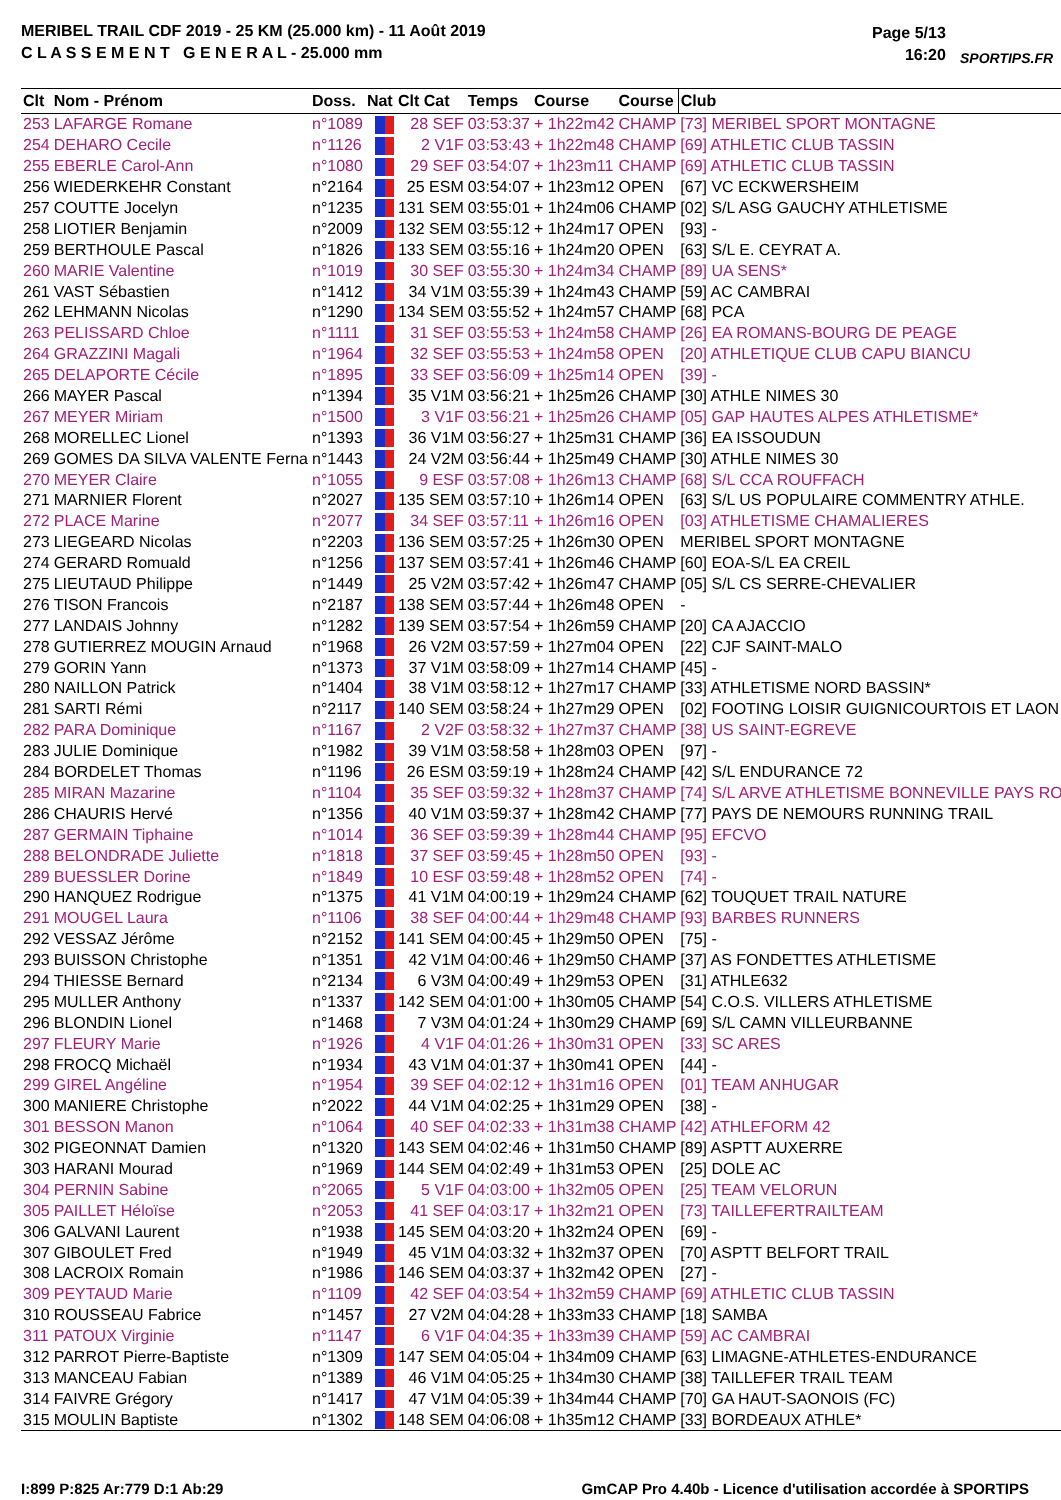MERIBEL TRAIL CDF 2019 - 25 KM (25.000 km) - 11 Août 2019
C L A S S E M E N T G E N E R A L - 25.000 mm
Page 5/13
16:20
SPORTIPS.FR
| Clt | Nom - Prénom | Doss. | Nat | Clt Cat | Temps | Course | Course | Club |
| --- | --- | --- | --- | --- | --- | --- | --- | --- |
| 253 | LAFARGE Romane | n°1089 | | 28 SEF | 03:53:37 | + 1h22m42 | CHAMP | [73] MERIBEL SPORT MONTAGNE |
| 254 | DEHARO Cecile | n°1126 | | 2 V1F | 03:53:43 | + 1h22m48 | CHAMP | [69] ATHLETIC CLUB TASSIN |
| 255 | EBERLE Carol-Ann | n°1080 | | 29 SEF | 03:54:07 | + 1h23m11 | CHAMP | [69] ATHLETIC CLUB TASSIN |
| 256 | WIEDERKEHR Constant | n°2164 | | 25 ESM | 03:54:07 | + 1h23m12 | OPEN | [67] VC ECKWERSHEIM |
| 257 | COUTTE Jocelyn | n°1235 | | 131 SEM | 03:55:01 | + 1h24m06 | CHAMP | [02] S/L ASG GAUCHY ATHLETISME |
| 258 | LIOTIER Benjamin | n°2009 | | 132 SEM | 03:55:12 | + 1h24m17 | OPEN | [93] - |
| 259 | BERTHOULE Pascal | n°1826 | | 133 SEM | 03:55:16 | + 1h24m20 | OPEN | [63] S/L E. CEYRAT A. |
| 260 | MARIE Valentine | n°1019 | | 30 SEF | 03:55:30 | + 1h24m34 | CHAMP | [89] UA SENS* |
| 261 | VAST Sébastien | n°1412 | | 34 V1M | 03:55:39 | + 1h24m43 | CHAMP | [59] AC CAMBRAI |
| 262 | LEHMANN Nicolas | n°1290 | | 134 SEM | 03:55:52 | + 1h24m57 | CHAMP | [68] PCA |
| 263 | PELISSARD Chloe | n°1111 | | 31 SEF | 03:55:53 | + 1h24m58 | CHAMP | [26] EA ROMANS-BOURG DE PEAGE |
| 264 | GRAZZINI Magali | n°1964 | | 32 SEF | 03:55:53 | + 1h24m58 | OPEN | [20] ATHLETIQUE CLUB CAPU BIANCU |
| 265 | DELAPORTE Cécile | n°1895 | | 33 SEF | 03:56:09 | + 1h25m14 | OPEN | [39] - |
| 266 | MAYER Pascal | n°1394 | | 35 V1M | 03:56:21 | + 1h25m26 | CHAMP | [30] ATHLE NIMES 30 |
| 267 | MEYER Miriam | n°1500 | | 3 V1F | 03:56:21 | + 1h25m26 | CHAMP | [05] GAP HAUTES ALPES ATHLETISME* |
| 268 | MORELLEC Lionel | n°1393 | | 36 V1M | 03:56:27 | + 1h25m31 | CHAMP | [36] EA ISSOUDUN |
| 269 | GOMES DA SILVA VALENTE Ferna | n°1443 | | 24 V2M | 03:56:44 | + 1h25m49 | CHAMP | [30] ATHLE NIMES 30 |
| 270 | MEYER Claire | n°1055 | | 9 ESF | 03:57:08 | + 1h26m13 | CHAMP | [68] S/L CCA ROUFFACH |
| 271 | MARNIER Florent | n°2027 | | 135 SEM | 03:57:10 | + 1h26m14 | OPEN | [63] S/L US POPULAIRE COMMENTRY ATHLE. |
| 272 | PLACE Marine | n°2077 | | 34 SEF | 03:57:11 | + 1h26m16 | OPEN | [03] ATHLETISME CHAMALIERES |
| 273 | LIEGEARD Nicolas | n°2203 | | 136 SEM | 03:57:25 | + 1h26m30 | OPEN | MERIBEL SPORT MONTAGNE |
| 274 | GERARD Romuald | n°1256 | | 137 SEM | 03:57:41 | + 1h26m46 | CHAMP | [60] EOA-S/L EA CREIL |
| 275 | LIEUTAUD Philippe | n°1449 | | 25 V2M | 03:57:42 | + 1h26m47 | CHAMP | [05] S/L CS SERRE-CHEVALIER |
| 276 | TISON Francois | n°2187 | | 138 SEM | 03:57:44 | + 1h26m48 | OPEN | - |
| 277 | LANDAIS Johnny | n°1282 | | 139 SEM | 03:57:54 | + 1h26m59 | CHAMP | [20] CA AJACCIO |
| 278 | GUTIERREZ MOUGIN Arnaud | n°1968 | | 26 V2M | 03:57:59 | + 1h27m04 | OPEN | [22] CJF SAINT-MALO |
| 279 | GORIN Yann | n°1373 | | 37 V1M | 03:58:09 | + 1h27m14 | CHAMP | [45] - |
| 280 | NAILLON Patrick | n°1404 | | 38 V1M | 03:58:12 | + 1h27m17 | CHAMP | [33] ATHLETISME NORD BASSIN* |
| 281 | SARTI Rémi | n°2117 | | 140 SEM | 03:58:24 | + 1h27m29 | OPEN | [02] FOOTING LOISIR GUIGNICOURTOIS ET LAON |
| 282 | PARA Dominique | n°1167 | | 2 V2F | 03:58:32 | + 1h27m37 | CHAMP | [38] US SAINT-EGREVE |
| 283 | JULIE Dominique | n°1982 | | 39 V1M | 03:58:58 | + 1h28m03 | OPEN | [97] - |
| 284 | BORDELET Thomas | n°1196 | | 26 ESM | 03:59:19 | + 1h28m24 | CHAMP | [42] S/L ENDURANCE 72 |
| 285 | MIRAN Mazarine | n°1104 | | 35 SEF | 03:59:32 | + 1h28m37 | CHAMP | [74] S/L ARVE ATHLETISME BONNEVILLE PAYS RO |
| 286 | CHAURIS Hervé | n°1356 | | 40 V1M | 03:59:37 | + 1h28m42 | CHAMP | [77] PAYS DE NEMOURS RUNNING TRAIL |
| 287 | GERMAIN Tiphaine | n°1014 | | 36 SEF | 03:59:39 | + 1h28m44 | CHAMP | [95] EFCVO |
| 288 | BELONDRADE Juliette | n°1818 | | 37 SEF | 03:59:45 | + 1h28m50 | OPEN | [93] - |
| 289 | BUESSLER Dorine | n°1849 | | 10 ESF | 03:59:48 | + 1h28m52 | OPEN | [74] - |
| 290 | HANQUEZ Rodrigue | n°1375 | | 41 V1M | 04:00:19 | + 1h29m24 | CHAMP | [62] TOUQUET TRAIL NATURE |
| 291 | MOUGEL Laura | n°1106 | | 38 SEF | 04:00:44 | + 1h29m48 | CHAMP | [93] BARBES RUNNERS |
| 292 | VESSAZ Jérôme | n°2152 | | 141 SEM | 04:00:45 | + 1h29m50 | OPEN | [75] - |
| 293 | BUISSON Christophe | n°1351 | | 42 V1M | 04:00:46 | + 1h29m50 | CHAMP | [37] AS FONDETTES ATHLETISME |
| 294 | THIESSE Bernard | n°2134 | | 6 V3M | 04:00:49 | + 1h29m53 | OPEN | [31] ATHLE632 |
| 295 | MULLER Anthony | n°1337 | | 142 SEM | 04:01:00 | + 1h30m05 | CHAMP | [54] C.O.S. VILLERS ATHLETISME |
| 296 | BLONDIN Lionel | n°1468 | | 7 V3M | 04:01:24 | + 1h30m29 | CHAMP | [69] S/L CAMN VILLEURBANNE |
| 297 | FLEURY Marie | n°1926 | | 4 V1F | 04:01:26 | + 1h30m31 | OPEN | [33] SC ARES |
| 298 | FROCQ Michaël | n°1934 | | 43 V1M | 04:01:37 | + 1h30m41 | OPEN | [44] - |
| 299 | GIREL Angéline | n°1954 | | 39 SEF | 04:02:12 | + 1h31m16 | OPEN | [01] TEAM ANHUGAR |
| 300 | MANIERE Christophe | n°2022 | | 44 V1M | 04:02:25 | + 1h31m29 | OPEN | [38] - |
| 301 | BESSON Manon | n°1064 | | 40 SEF | 04:02:33 | + 1h31m38 | CHAMP | [42] ATHLEFORM 42 |
| 302 | PIGEONNAT Damien | n°1320 | | 143 SEM | 04:02:46 | + 1h31m50 | CHAMP | [89] ASPTT AUXERRE |
| 303 | HARANI Mourad | n°1969 | | 144 SEM | 04:02:49 | + 1h31m53 | OPEN | [25] DOLE AC |
| 304 | PERNIN Sabine | n°2065 | | 5 V1F | 04:03:00 | + 1h32m05 | OPEN | [25] TEAM VELORUN |
| 305 | PAILLET Héloïse | n°2053 | | 41 SEF | 04:03:17 | + 1h32m21 | OPEN | [73] TAILLEFERTRAILTEAM |
| 306 | GALVANI Laurent | n°1938 | | 145 SEM | 04:03:20 | + 1h32m24 | OPEN | [69] - |
| 307 | GIBOULET Fred | n°1949 | | 45 V1M | 04:03:32 | + 1h32m37 | OPEN | [70] ASPTT BELFORT TRAIL |
| 308 | LACROIX Romain | n°1986 | | 146 SEM | 04:03:37 | + 1h32m42 | OPEN | [27] - |
| 309 | PEYTAUD Marie | n°1109 | | 42 SEF | 04:03:54 | + 1h32m59 | CHAMP | [69] ATHLETIC CLUB TASSIN |
| 310 | ROUSSEAU Fabrice | n°1457 | | 27 V2M | 04:04:28 | + 1h33m33 | CHAMP | [18] SAMBA |
| 311 | PATOUX Virginie | n°1147 | | 6 V1F | 04:04:35 | + 1h33m39 | CHAMP | [59] AC CAMBRAI |
| 312 | PARROT Pierre-Baptiste | n°1309 | | 147 SEM | 04:05:04 | + 1h34m09 | CHAMP | [63] LIMAGNE-ATHLETES-ENDURANCE |
| 313 | MANCEAU Fabian | n°1389 | | 46 V1M | 04:05:25 | + 1h34m30 | CHAMP | [38] TAILLEFER TRAIL TEAM |
| 314 | FAIVRE Grégory | n°1417 | | 47 V1M | 04:05:39 | + 1h34m44 | CHAMP | [70] GA HAUT-SAONOIS (FC) |
| 315 | MOULIN Baptiste | n°1302 | | 148 SEM | 04:06:08 | + 1h35m12 | CHAMP | [33] BORDEAUX ATHLE* |
I:899 P:825 Ar:779 D:1 Ab:29
GmCAP Pro 4.40b - Licence d'utilisation accordée à SPORTIPS